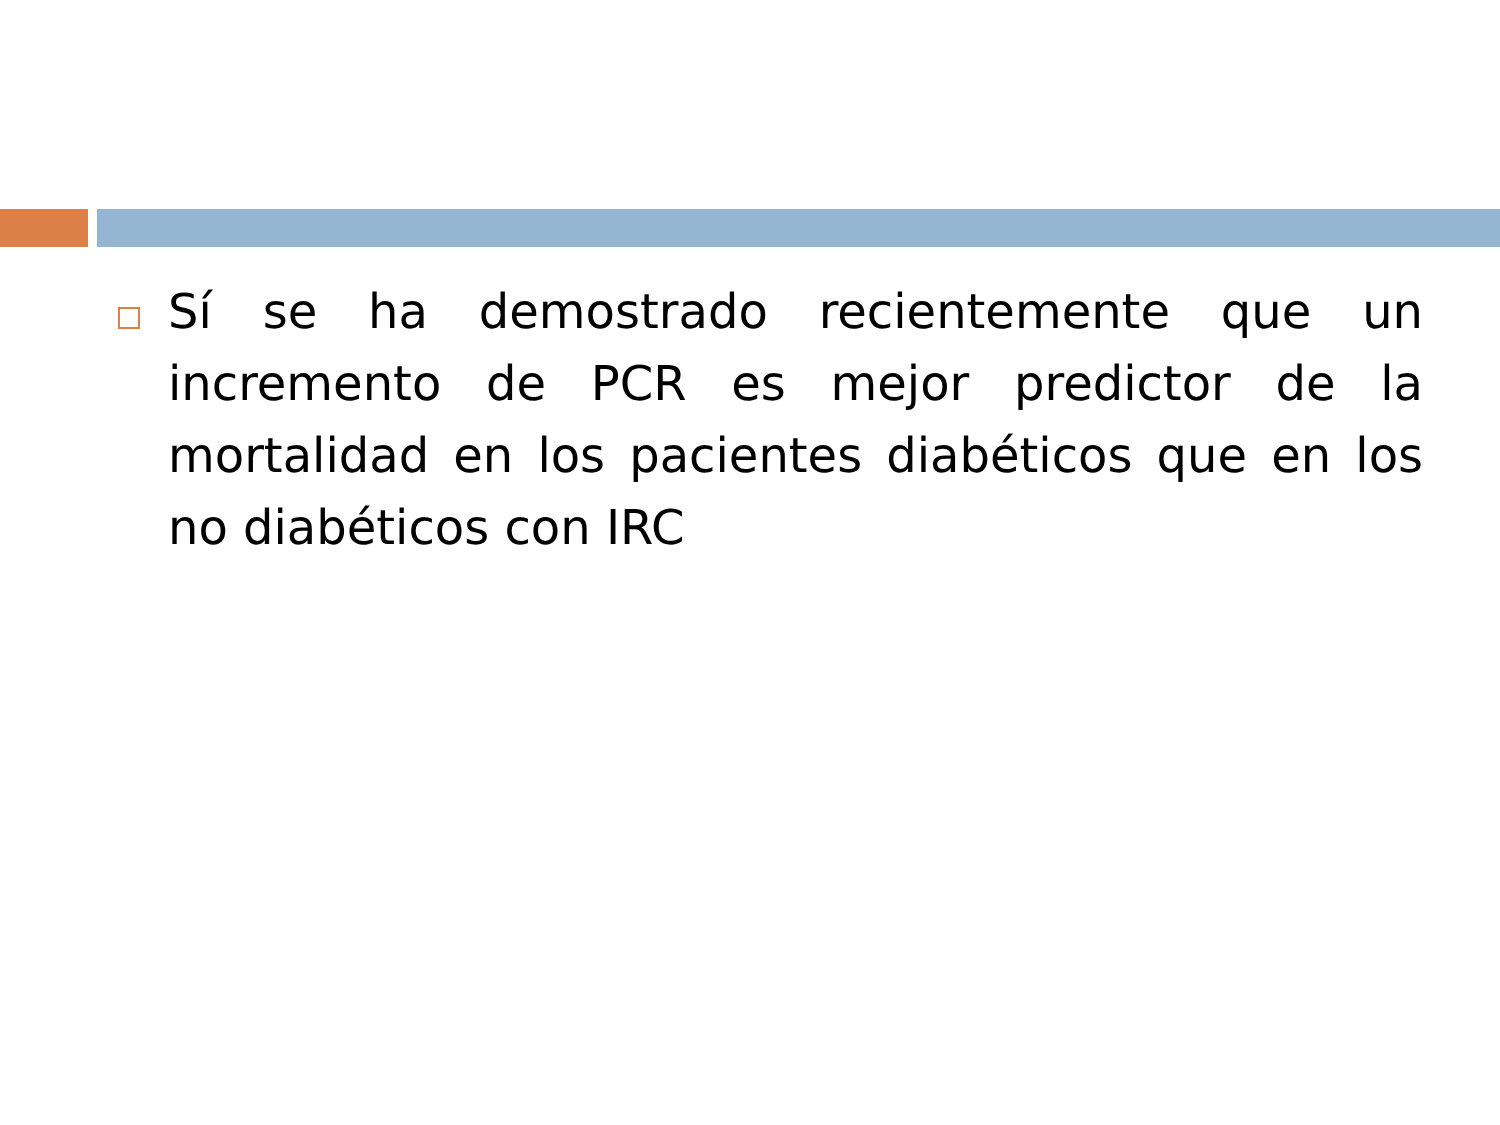Sí se ha demostrado recientemente que un incremento de PCR es mejor predictor de la mortalidad en los pacientes diabéticos que en los no diabéticos con IRC